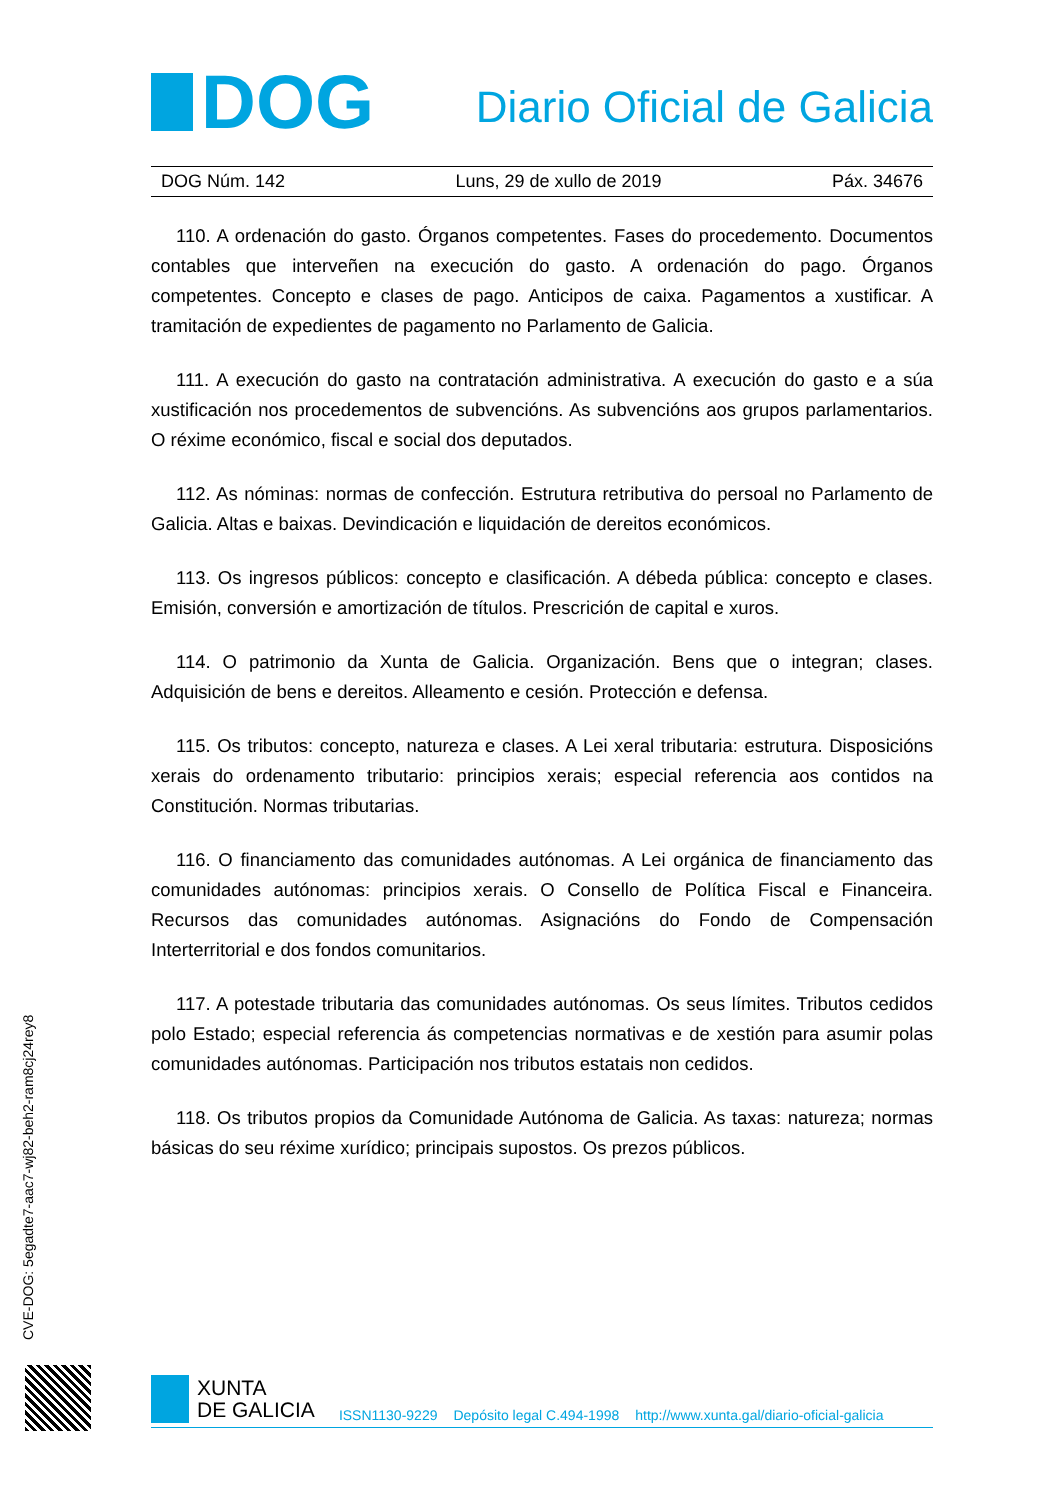DOG
Diario Oficial de Galicia
DOG Núm. 142 Luns, 29 de xullo de 2019 Páx. 34676
110. A ordenación do gasto. Órganos competentes. Fases do procedemento. Documentos contables que interveñen na execución do gasto. A ordenación do pago. Órganos competentes. Concepto e clases de pago. Anticipos de caixa. Pagamentos a xustificar. A tramitación de expedientes de pagamento no Parlamento de Galicia.
111. A execución do gasto na contratación administrativa. A execución do gasto e a súa xustificación nos procedementos de subvencións. As subvencións aos grupos parlamentarios. O réxime económico, fiscal e social dos deputados.
112. As nóminas: normas de confección. Estrutura retributiva do persoal no Parlamento de Galicia. Altas e baixas. Devindicación e liquidación de dereitos económicos.
113. Os ingresos públicos: concepto e clasificación. A débeda pública: concepto e clases. Emisión, conversión e amortización de títulos. Prescrición de capital e xuros.
114. O patrimonio da Xunta de Galicia. Organización. Bens que o integran; clases. Adquisición de bens e dereitos. Alleamento e cesión. Protección e defensa.
115. Os tributos: concepto, natureza e clases. A Lei xeral tributaria: estrutura. Disposicións xerais do ordenamento tributario: principios xerais; especial referencia aos contidos na Constitución. Normas tributarias.
116. O financiamento das comunidades autónomas. A Lei orgánica de financiamento das comunidades autónomas: principios xerais. O Consello de Política Fiscal e Financeira. Recursos das comunidades autónomas. Asignacións do Fondo de Compensación Interterritorial e dos fondos comunitarios.
117. A potestade tributaria das comunidades autónomas. Os seus límites. Tributos cedidos polo Estado; especial referencia ás competencias normativas e de xestión para asumir polas comunidades autónomas. Participación nos tributos estatais non cedidos.
118. Os tributos propios da Comunidade Autónoma de Galicia. As taxas: natureza; normas básicas do seu réxime xurídico; principais supostos. Os prezos públicos.
CVE-DOG: 5egadte7-aac7-wj82-beh2-ram8cj24rey8
XUNTA
DE GALICIA
ISSN1130-9229 Depósito legal C.494-1998 http://www.xunta.gal/diario-oficial-galicia